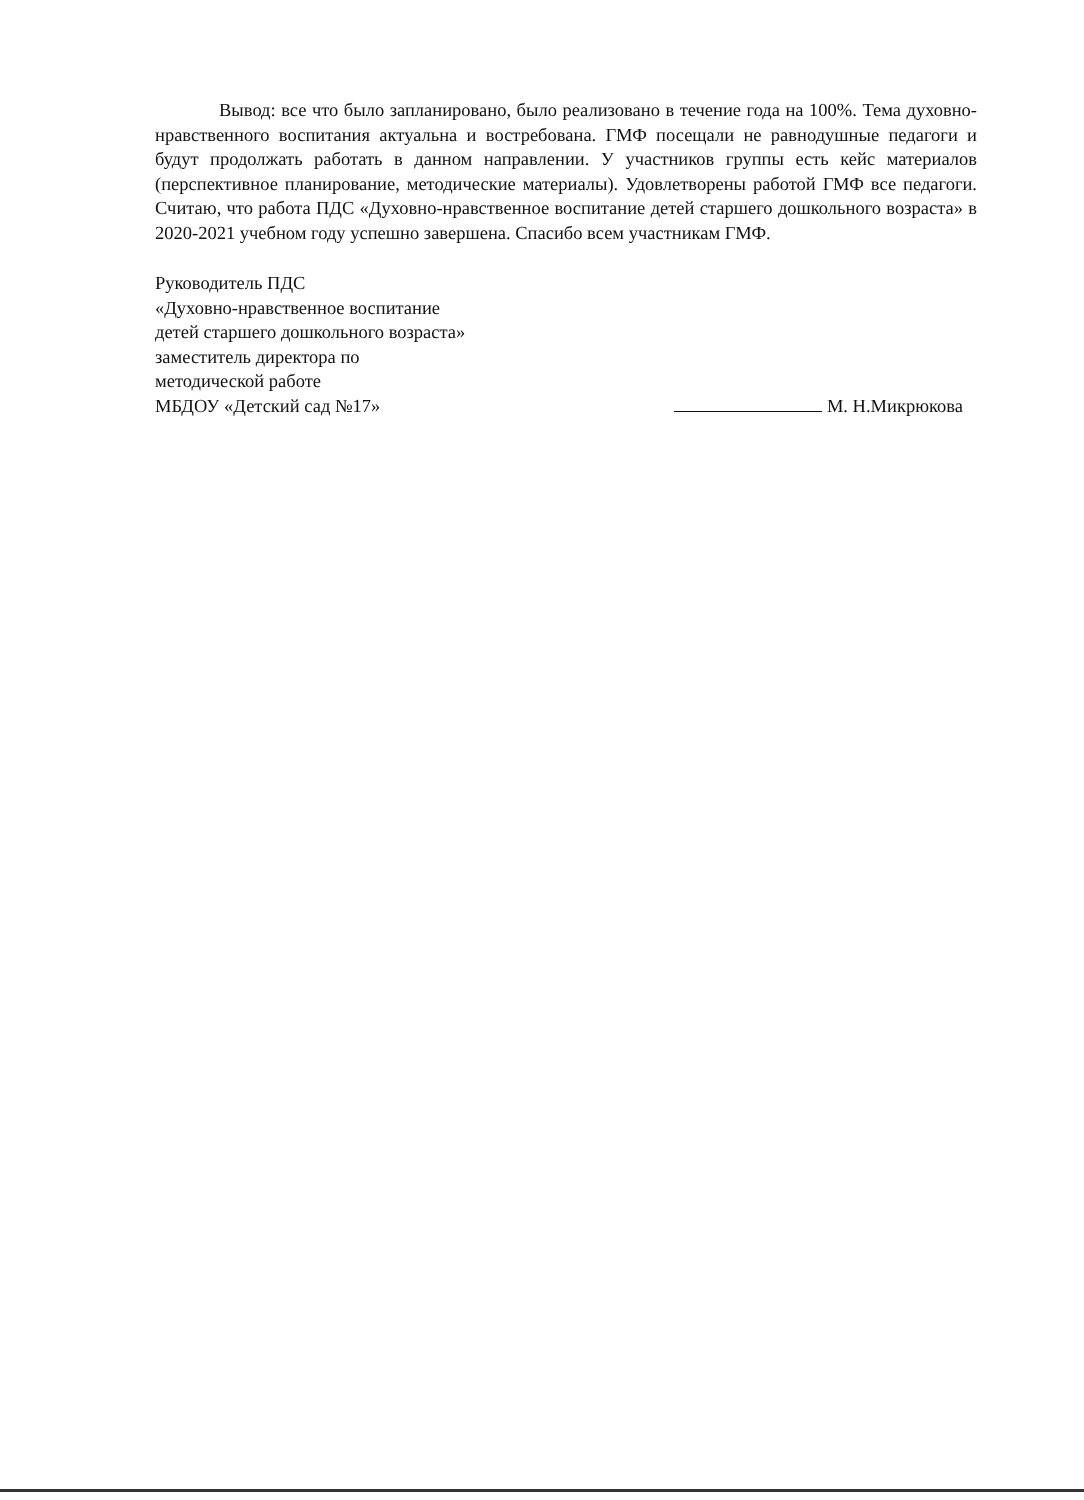Вывод: все что было запланировано, было реализовано в течение года на 100%. Тема духовно-нравственного воспитания актуальна и востребована. ГМФ посещали не равнодушные педагоги и будут продолжать работать в данном направлении. У участников группы есть кейс материалов (перспективное планирование, методические материалы). Удовлетворены работой ГМФ все педагоги. Считаю, что работа ПДС «Духовно-нравственное воспитание детей старшего дошкольного возраста» в 2020-2021 учебном году успешно завершена. Спасибо всем участникам ГМФ.
Руководитель ПДС
«Духовно-нравственное воспитание
детей старшего дошкольного возраста»
заместитель директора по
методической работе
МБДОУ «Детский сад №17»
М. Н.Микрюкова